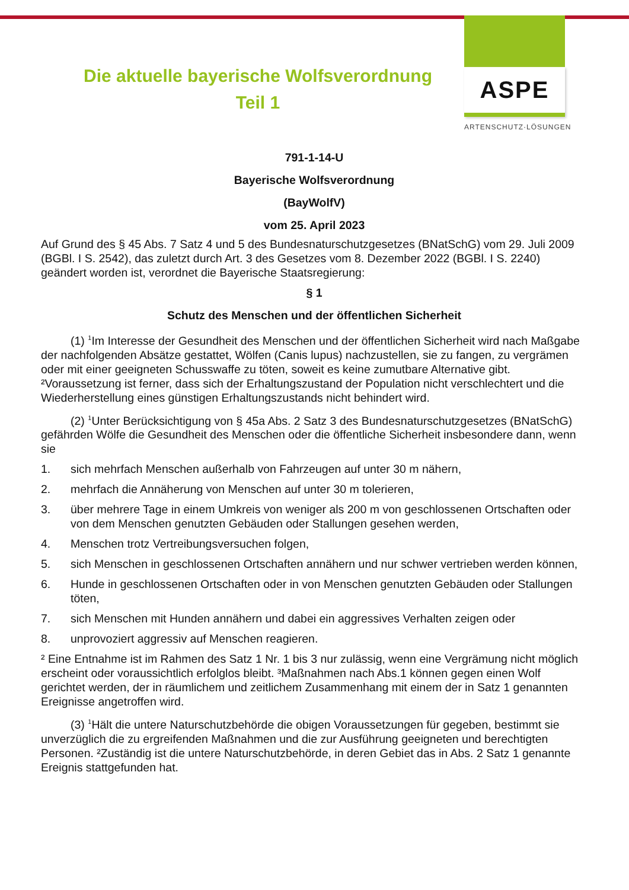ASPE
ARTENSCHUTZ·LÖSUNGEN
Die aktuelle bayerische Wolfsverordnung
Teil 1
791-1-14-U
Bayerische Wolfsverordnung
(BayWolfV)
vom 25. April 2023
Auf Grund des § 45 Abs. 7 Satz 4 und 5 des Bundesnaturschutzgesetzes (BNatSchG) vom 29. Juli 2009 (BGBl. I S. 2542), das zuletzt durch Art. 3 des Gesetzes vom 8. Dezember 2022 (BGBl. I S. 2240) geändert worden ist, verordnet die Bayerische Staatsregierung:
§ 1
Schutz des Menschen und der öffentlichen Sicherheit
(1) <sup>1</sup>Im Interesse der Gesundheit des Menschen und der öffentlichen Sicherheit wird nach Maßgabe der nachfolgenden Absätze gestattet, Wölfen (Canis lupus) nachzustellen, sie zu fangen, zu vergrämen oder mit einer geeigneten Schusswaffe zu töten, soweit es keine zumutbare Alternative gibt. ²Voraussetzung ist ferner, dass sich der Erhaltungszustand der Population nicht verschlechtert und die Wiederherstellung eines günstigen Erhaltungszustands nicht behindert wird.
(2) <sup>1</sup>Unter Berücksichtigung von § 45a Abs. 2 Satz 3 des Bundesnaturschutzgesetzes (BNatSchG) gefährden Wölfe die Gesundheit des Menschen oder die öffentliche Sicherheit insbesondere dann, wenn sie
1. sich mehrfach Menschen außerhalb von Fahrzeugen auf unter 30 m nähern,
2. mehrfach die Annäherung von Menschen auf unter 30 m tolerieren,
3. über mehrere Tage in einem Umkreis von weniger als 200 m von geschlossenen Ortschaften oder von dem Menschen genutzten Gebäuden oder Stallungen gesehen werden,
4. Menschen trotz Vertreibungsversuchen folgen,
5. sich Menschen in geschlossenen Ortschaften annähern und nur schwer vertrieben werden können,
6. Hunde in geschlossenen Ortschaften oder in von Menschen genutzten Gebäuden oder Stallungen töten,
7. sich Menschen mit Hunden annähern und dabei ein aggressives Verhalten zeigen oder
8. unprovoziert aggressiv auf Menschen reagieren.
² Eine Entnahme ist im Rahmen des Satz 1 Nr. 1 bis 3 nur zulässig, wenn eine Vergrämung nicht möglich erscheint oder voraussichtlich erfolglos bleibt. ³Maßnahmen nach Abs.1 können gegen einen Wolf gerichtet werden, der in räumlichem und zeitlichem Zusammenhang mit einem der in Satz 1 genannten Ereignisse angetroffen wird.
(3) <sup>1</sup>Hält die untere Naturschutzbehörde die obigen Voraussetzungen für gegeben, bestimmt sie unverzüglich die zu ergreifenden Maßnahmen und die zur Ausführung geeigneten und berechtigten Personen. ²Zuständig ist die untere Naturschutzbehörde, in deren Gebiet das in Abs. 2 Satz 1 genannte Ereignis stattgefunden hat.